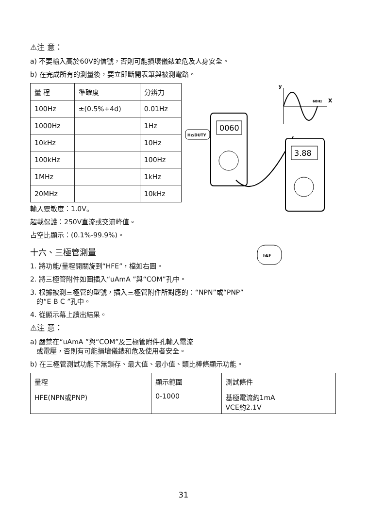⚠注 意：
a) 不要輸入高於60V的信號，否則可能損壞儀錶並危及人身安全。
b) 在完成所有的測量後，要立即斷開表筆與被測電路。
| 量 程 | 準確度 | 分辨力 |
| --- | --- | --- |
| 100Hz | ±(0.5%+4d) | 0.01Hz |
| 1000Hz | | 1Hz |
| 10kHz | | 10Hz |
| 100kHz | | 100Hz |
| 1MHz | | 1kHz |
| 20MHz | | 10kHz |
y
60Hz
X
0060
Hz/DUTY
輸入靈敏度：1.0V。
超載保護：250V直流或交流峰值。
占空比顯示：(0.1%-99.9%)。
十六、三極管測量
1. 將功能/量程開關旋到“HFE”，檔如右圖。
2. 將三極管附件如圖插入“uAmA ”與“COM”孔中。
3. 根據被測三極管的型號，插入三極管附件所對應的：“NPN”或“PNP”
的“E B C ”孔中。
4. 從顯示幕上讀出結果。
⚠注 意：
a) 嚴禁在“uAmA ”與“COM”及三極管附件孔輸入電流
或電壓，否則有可能損壞儀錶和危及使用者安全。
b) 在三極管測試功能下無鎖存、最大值、最小值、類比棒條顯示功能。
| 量程 | 顯示範圍 | 測試條件 |
| --- | --- | --- |
| HFE(NPN或PNP) | 0-1000 | 基極電流約1mA VCE約2.1V |
3.88
hEF
31